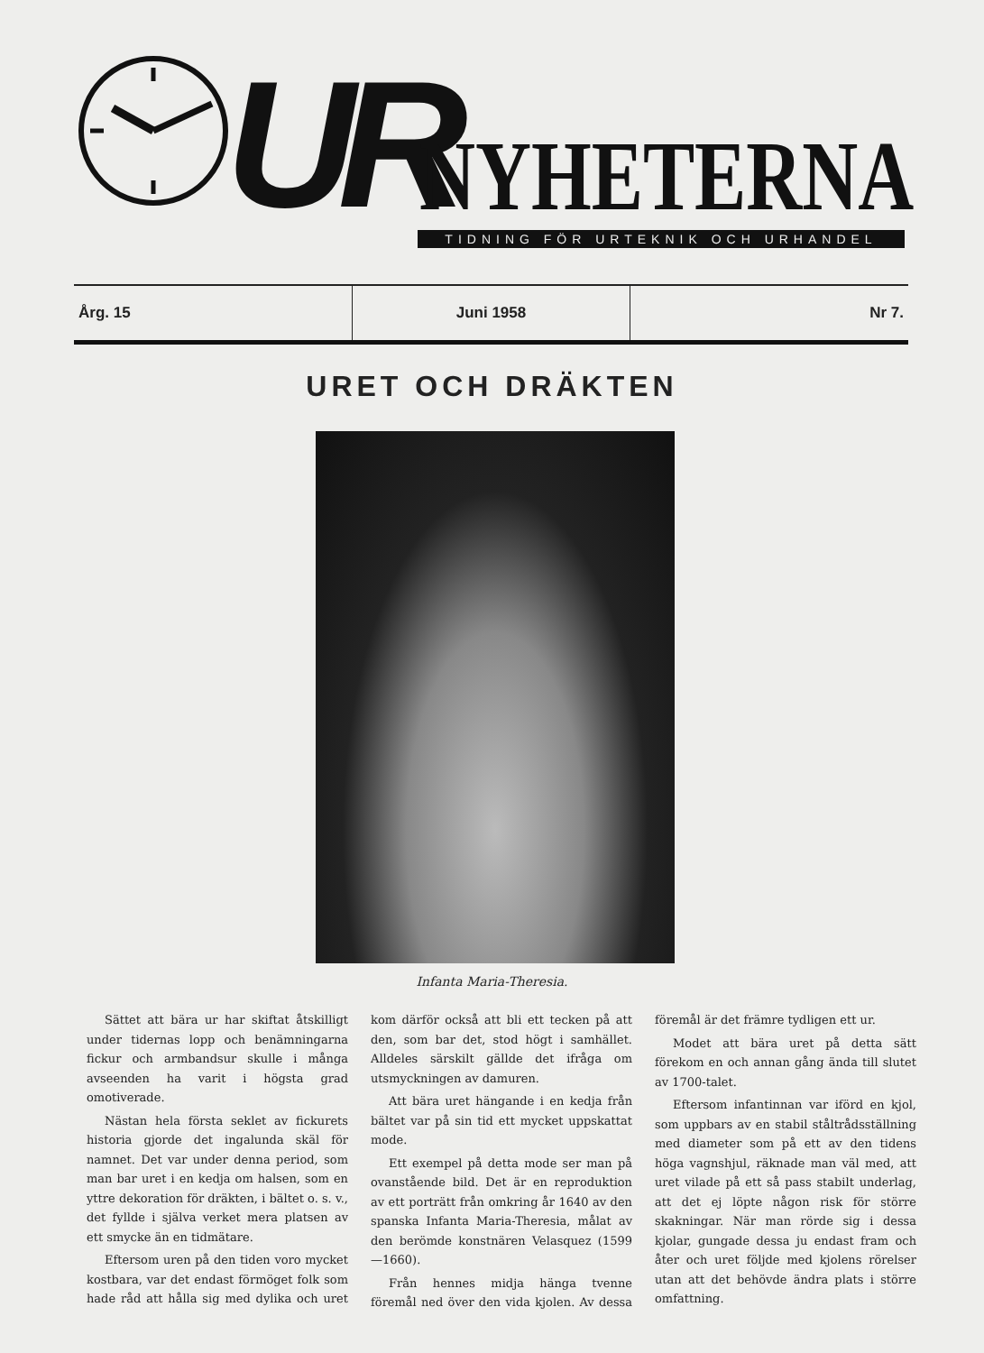UR NYHETERNA
TIDNING FÖR URTEKNIK OCH URHANDEL
Årg. 15
Juni 1958
Nr 7.
URET OCH DRÄKTEN
Infanta Maria-Theresia.
Sättet att bära ur har skiftat åtskilligt under tidernas lopp och benämningarna fickur och armbandsur skulle i många avseenden ha varit i högsta grad omotiverade.
Nästan hela första seklet av fickurets historia gjorde det ingalunda skäl för namnet. Det var under denna period, som man bar uret i en kedja om halsen, som en yttre dekoration för dräkten, i bältet o. s. v., det fyllde i själva verket mera platsen av ett smycke än en tidmätare.
Eftersom uren på den tiden voro mycket kostbara, var det endast förmöget folk som hade råd att hålla sig med dylika och uret kom därför också att bli ett tecken på att den, som bar det, stod högt i samhället. Alldeles särskilt gällde det ifråga om utsmyckningen av damuren.
Att bära uret hängande i en kedja från bältet var på sin tid ett mycket uppskattat mode.
Ett exempel på detta mode ser man på ovanstående bild. Det är en reproduktion av ett porträtt från omkring år 1640 av den spanska Infanta Maria-Theresia, målat av den berömde konstnären Velasquez (1599—1660).
Från hennes midja hänga tvenne föremål ned över den vida kjolen. Av dessa föremål är det främre tydligen ett ur.
Modet att bära uret på detta sätt förekom en och annan gång ända till slutet av 1700-talet.
Eftersom infantinnan var iförd en kjol, som uppbars av en stabil ståltrådsställning med diameter som på ett av den tidens höga vagnshjul, räknade man väl med, att uret vilade på ett så pass stabilt underlag, att det ej löpte någon risk för större skakningar. När man rörde sig i dessa kjolar, gungade dessa ju endast fram och åter och uret följde med kjolens rörelser utan att det behövde ändra plats i större omfattning.